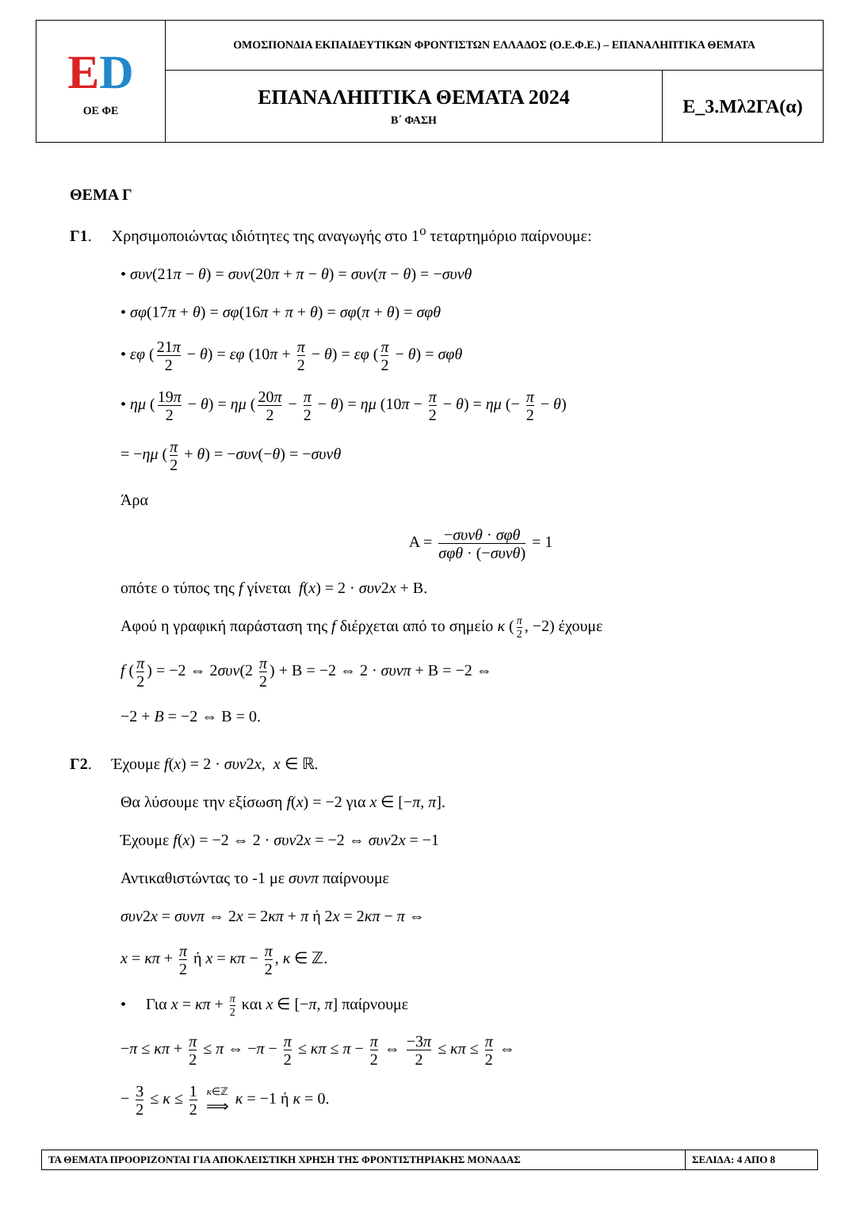| Ε D ΟΕ ΦΕ | ΟΜΟΣΠΟΝΔΙΑ ΕΚΠΑΙΔΕΥΤΙΚΩΝ ΦΡΟΝΤΙΣΤΩΝ ΕΛΛΑΔΟΣ (Ο.Ε.Φ.Ε.) – ΕΠΑΝΑΛΗΠΤΙΚΑ ΘΕΜΑΤΑ | |
| | ΕΠΑΝΑΛΗΠΤΙΚΑ ΘΕΜΑΤΑ 2024 Β΄ ΦΑΣΗ | Ε_3.Μλ2ΓΑ(α) |
ΘΕΜΑ Γ
Γ1. Χρησιμοποιώντας ιδιότητες της αναγωγής στο 1<sup>ο</sup> τεταρτημόριο παίρνουμε:
• συν(21π − θ) = συν(20π + π − θ) = συν(π − θ) = −συνθ
• σφ(17π + θ) = σφ(16π + π + θ) = σφ(π + θ) = σφθ
• εφ (21π 2 − θ) = εφ (10π + π 2 − θ) = εφ (π 2 − θ) = σφθ
• ημ (19π 2 − θ) = ημ (20π 2 − π 2 − θ) = ημ (10π − π 2 − θ) = ημ (− π 2 − θ)
= −ημ (π 2 + θ) = −συν(−θ) = −συνθ
Άρα
Α = −συνθ · σφθ σφθ · (−συνθ) = 1
οπότε ο τύπος της f γίνεται f(x) = 2 · συν2x + Β.
Αφού η γραφική παράσταση της f διέρχεται από το σημείο κ (π 2, −2) έχουμε
f (π 2) = −2 ⇔ 2συν(2 π 2) + Β = −2 ⇔ 2 · συνπ + Β = −2 ⇔
−2 + B = −2 ⇔ Β = 0.
Γ2. Έχουμε f(x) = 2 · συν2x, x ∈ ℝ.
Θα λύσουμε την εξίσωση f(x) = −2 για x ∈ [−π, π].
Έχουμε f(x) = −2 ⇔ 2 · συν2x = −2 ⇔ συν2x = −1
Αντικαθιστώντας το -1 με συνπ παίρνουμε
συν2x = συνπ ⇔ 2x = 2κπ + π ή 2x = 2κπ − π ⇔
x = κπ + π 2 ή x = κπ − π 2, κ ∈ ℤ.
• Για x = κπ + π 2 και x ∈ [−π, π] παίρνουμε
−π ≤ κπ + π 2 ≤ π ⇔ −π − π 2 ≤ κπ ≤ π − π 2 ⇔ −3π 2 ≤ κπ ≤ π 2 ⇔
− 3 2 ≤ κ ≤ 1 2 κ∈ℤ ⟹ κ = −1 ή κ = 0.
| ΤΑ ΘΕΜΑΤΑ ΠΡΟΟΡΙΖΟΝΤΑΙ ΓΙΑ ΑΠΟΚΛΕΙΣΤΙΚΗ ΧΡΗΣΗ ΤΗΣ ΦΡΟΝΤΙΣΤΗΡΙΑΚΗΣ ΜΟΝΑΔΑΣ | ΣΕΛΙΔΑ: 4 ΑΠΟ 8 |